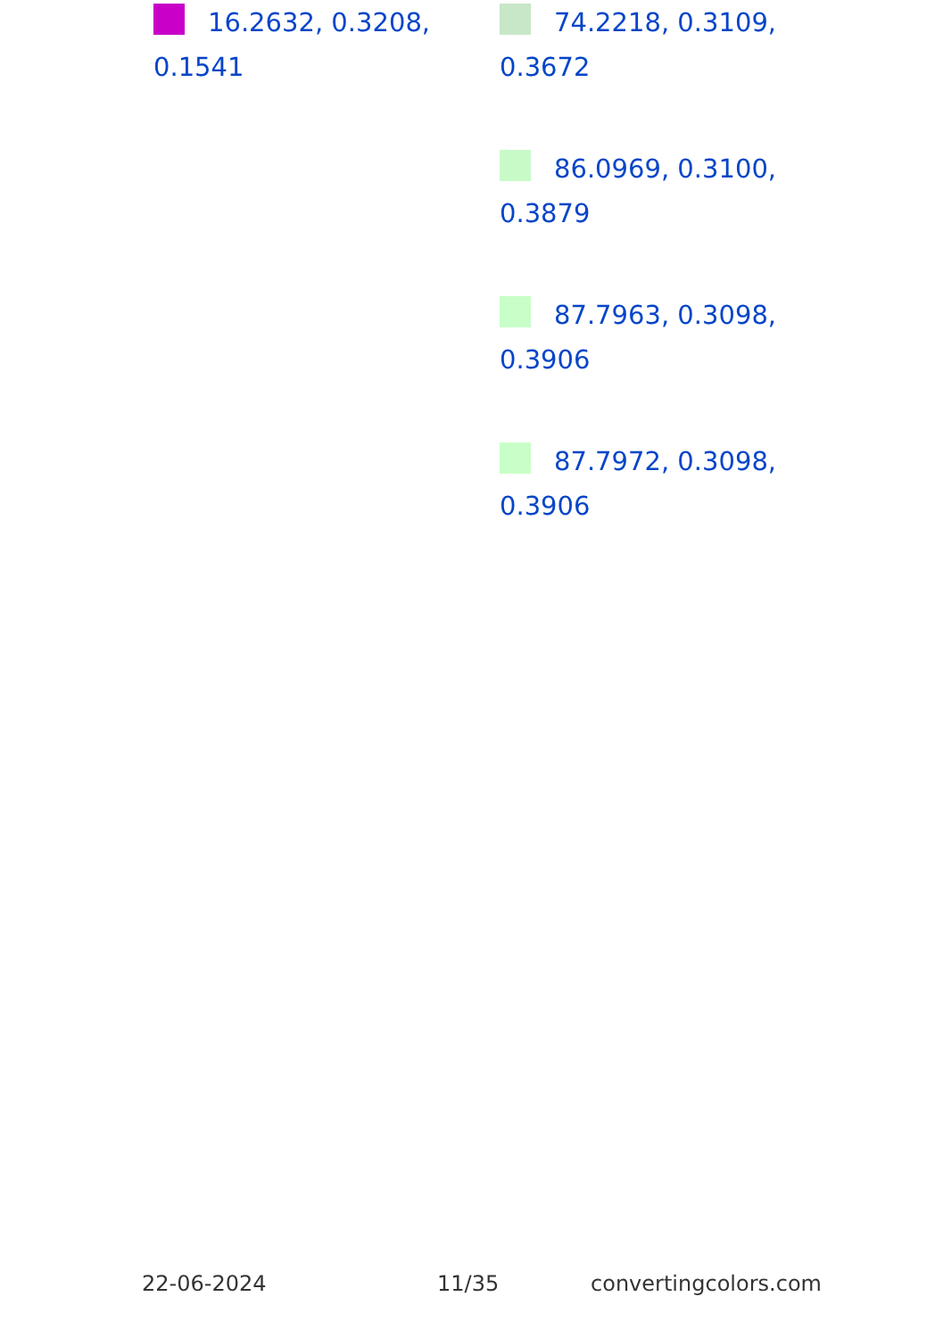16.2632, 0.3208, 0.1541 74.2218, 0.3109, 0.3672
86.0969, 0.3100, 0.3879
87.7963, 0.3098, 0.3906
87.7972, 0.3098, 0.3906
22-06-2024 11/35 convertingcolors.com